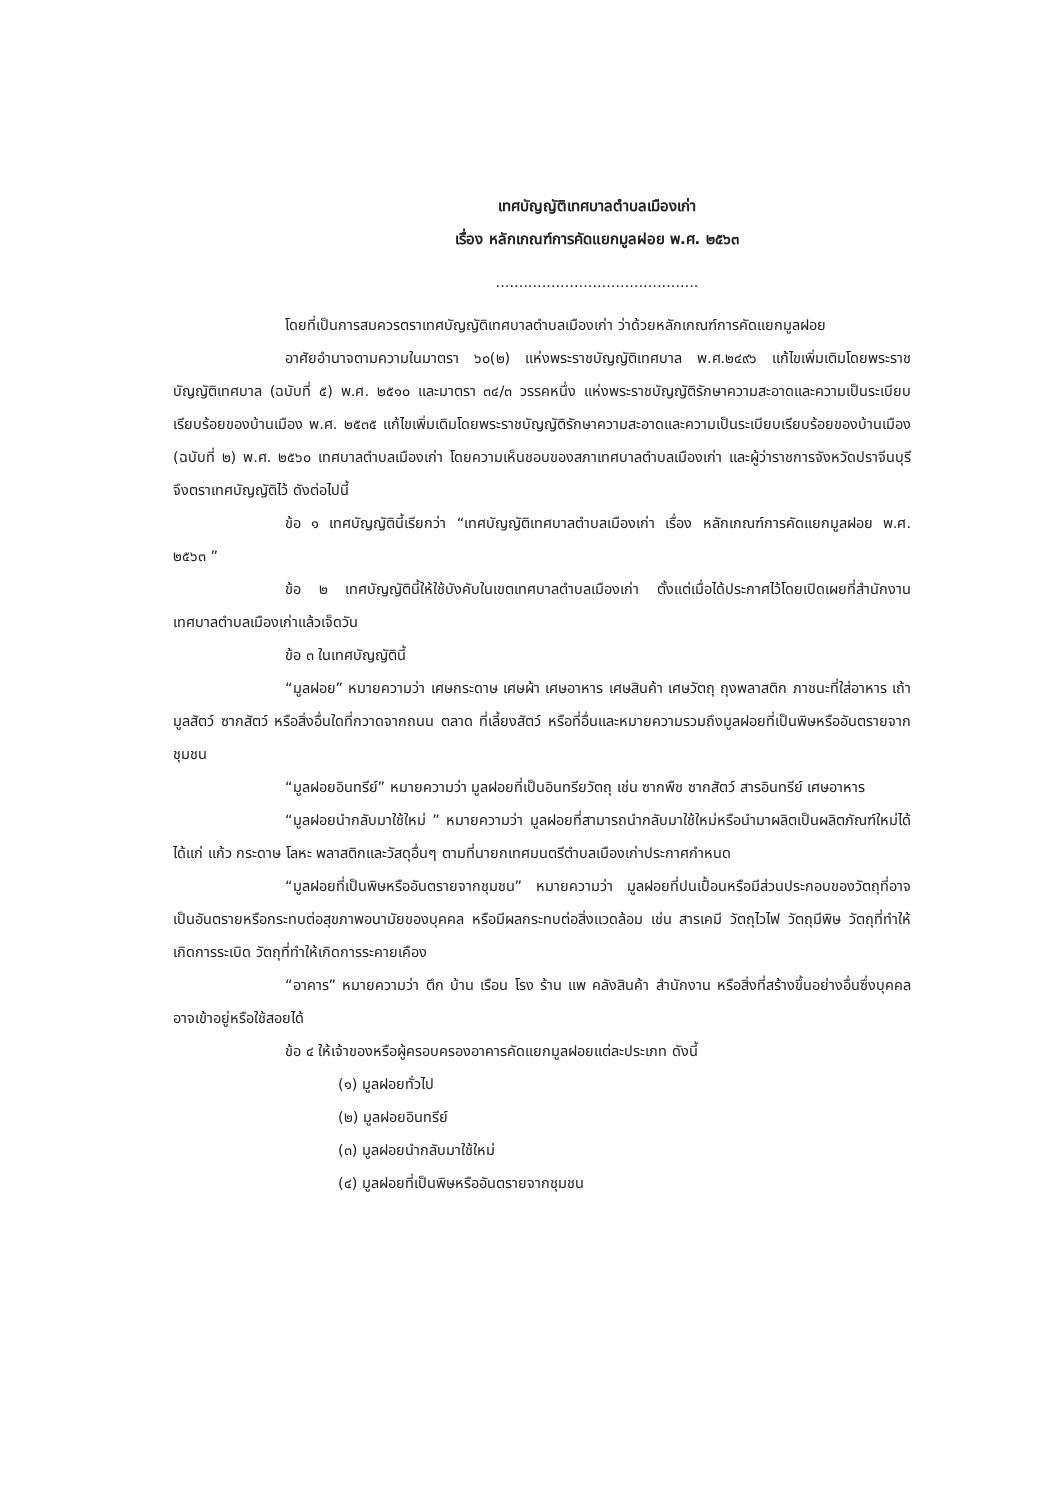เทศบัญญัติเทศบาลตำบลเมืองเก่า
เรื่อง หลักเกณฑ์การคัดแยกมูลฝอย พ.ศ. ๒๕๖๓
............................................
โดยที่เป็นการสมควรตราเทศบัญญัติเทศบาลตำบลเมืองเก่า ว่าด้วยหลักเกณฑ์การคัดแยกมูลฝอย
อาศัยอำนาจตามความในมาตรา ๖๐(๒) แห่งพระราชบัญญัติเทศบาล พ.ศ.๒๔๙๖ แก้ไขเพิ่มเติมโดยพระราชบัญญัติเทศบาล (ฉบับที่ ๕) พ.ศ. ๒๕๑๐ และมาตรา ๓๔/๓ วรรคหนึ่ง แห่งพระราชบัญญัติรักษาความสะอาดและความเป็นระเบียบเรียบร้อยของบ้านเมือง พ.ศ. ๒๕๓๕ แก้ไขเพิ่มเติมโดยพระราชบัญญัติรักษาความสะอาดและความเป็นระเบียบเรียบร้อยของบ้านเมือง (ฉบับที่ ๒) พ.ศ. ๒๕๖๐ เทศบาลตำบลเมืองเก่า โดยความเห็นชอบของสภาเทศบาลตำบลเมืองเก่า และผู้ว่าราชการจังหวัดปราจีนบุรี จึงตราเทศบัญญัติไว้ ดังต่อไปนี้
ข้อ ๑ เทศบัญญัตินี้เรียกว่า “เทศบัญญัติเทศบาลตำบลเมืองเก่า เรื่อง หลักเกณฑ์การคัดแยกมูลฝอย พ.ศ. ๒๕๖๓ ”
ข้อ ๒ เทศบัญญัตินี้ให้ใช้บังคับในเขตเทศบาลตำบลเมืองเก่า ตั้งแต่เมื่อได้ประกาศไว้โดยเปิดเผยที่สำนักงานเทศบาลตำบลเมืองเก่าแล้วเจ็ดวัน
ข้อ ๓ ในเทศบัญญัตินี้
“มูลฝอย” หมายความว่า เศษกระดาษ เศษผ้า เศษอาหาร เศษสินค้า เศษวัตถุ ถุงพลาสติก ภาชนะที่ใส่อาหาร เถ้า มูลสัตว์ ซากสัตว์ หรือสิ่งอื่นใดที่กวาดจากถนน ตลาด ที่เลี้ยงสัตว์ หรือที่อื่นและหมายความรวมถึงมูลฝอยที่เป็นพิษหรืออันตรายจากชุมชน
“มูลฝอยอินทรีย์” หมายความว่า มูลฝอยที่เป็นอินทรียวัตถุ เช่น ซากพืช ซากสัตว์ สารอินทรีย์ เศษอาหาร
“มูลฝอยนำกลับมาใช้ใหม่ ” หมายความว่า มูลฝอยที่สามารถนำกลับมาใช้ใหม่หรือนำมาผลิตเป็นผลิตภัณฑ์ใหม่ได้ ได้แก่ แก้ว กระดาษ โลหะ พลาสติกและวัสดุอื่นๆ ตามที่นายกเทศมนตรีตำบลเมืองเก่าประกาศกำหนด
“มูลฝอยที่เป็นพิษหรืออันตรายจากชุมชน” หมายความว่า มูลฝอยที่ปนเปื้อนหรือมีส่วนประกอบของวัตถุที่อาจเป็นอันตรายหรือกระทบต่อสุขภาพอนามัยของบุคคล หรือมีผลกระทบต่อสิ่งแวดล้อม เช่น สารเคมี วัตถุไวไฟ วัตถุมีพิษ วัตถุที่ทำให้เกิดการระเบิด วัตถุที่ทำให้เกิดการระคายเคือง
“อาคาร” หมายความว่า ตึก บ้าน เรือน โรง ร้าน แพ คลังสินค้า สำนักงาน หรือสิ่งที่สร้างขึ้นอย่างอื่นซึ่งบุคคลอาจเข้าอยู่หรือใช้สอยได้
ข้อ ๔ ให้เจ้าของหรือผู้ครอบครองอาคารคัดแยกมูลฝอยแต่ละประเภท ดังนี้
(๑) มูลฝอยทั่วไป
(๒) มูลฝอยอินทรีย์
(๓) มูลฝอยนำกลับมาใช้ใหม่
(๔) มูลฝอยที่เป็นพิษหรืออันตรายจากชุมชน